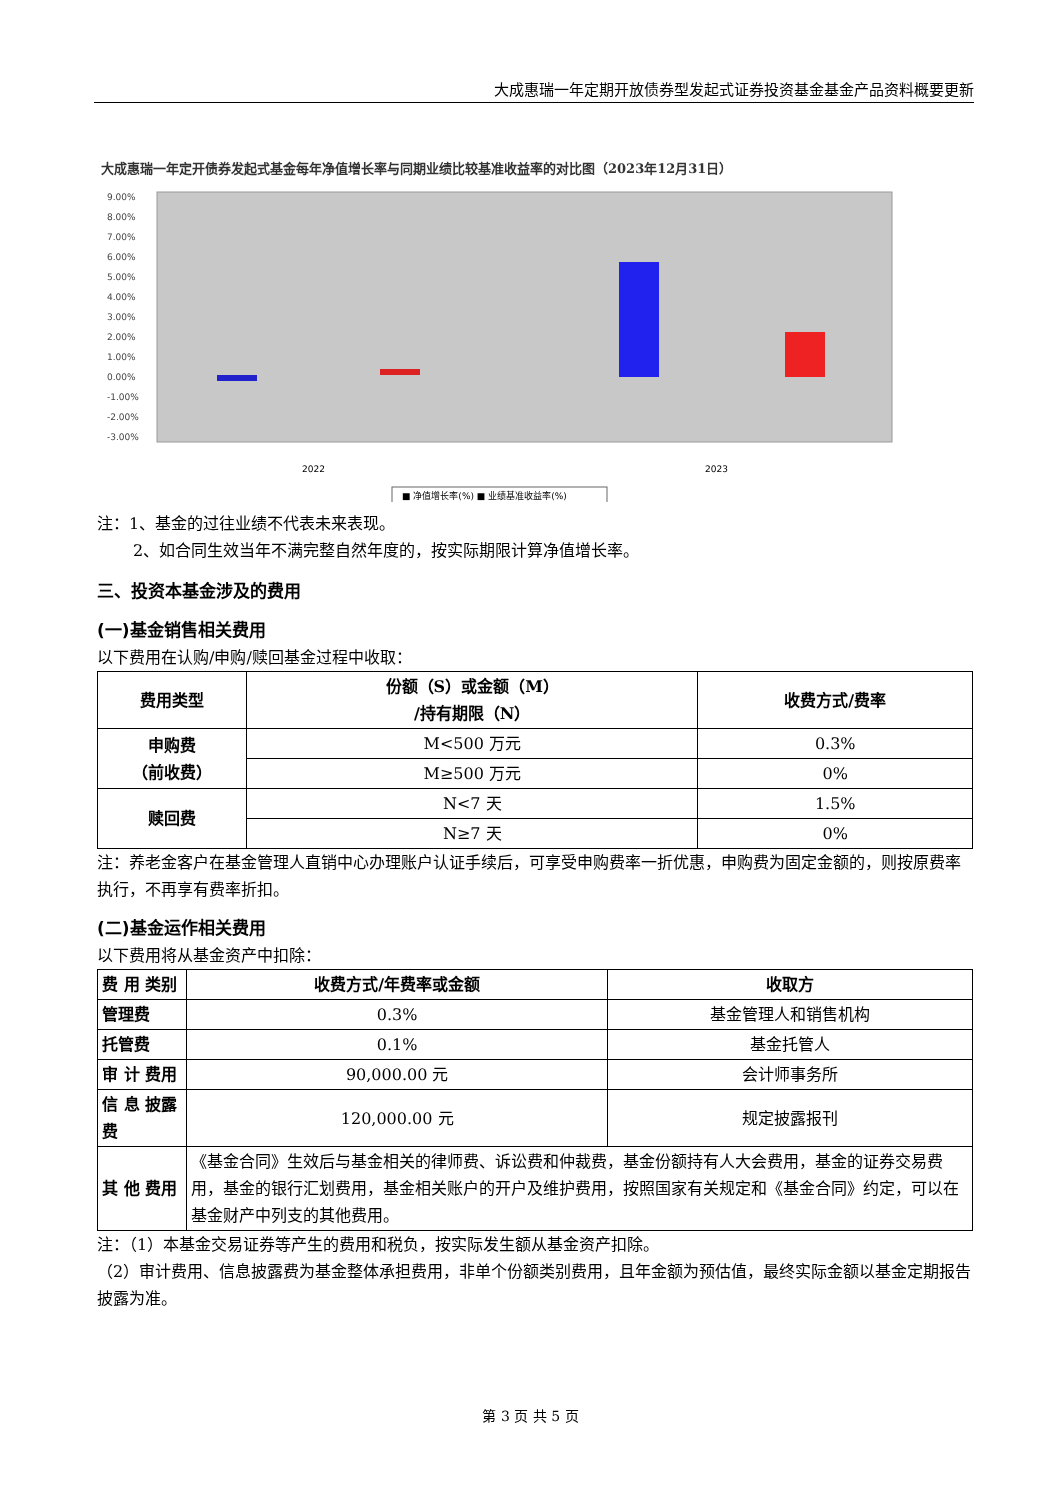大成惠瑞一年定期开放债券型发起式证券投资基金基金产品资料概要更新
大成惠瑞一年定开债券发起式基金每年净值增长率与同期业绩比较基准收益率的对比图（2023年12月31日）
9.00%
8.00%
7.00%
6.00%
5.00%
4.00%
3.00%
2.00%
1.00%
0.00%
-1.00%
-2.00%
-3.00%
2022
2023
■ 净值增长率(%) ■ 业绩基准收益率(%)
注：1、基金的过往业绩不代表未来表现。
2、如合同生效当年不满完整自然年度的，按实际期限计算净值增长率。
三、投资本基金涉及的费用
(一)基金销售相关费用
以下费用在认购/申购/赎回基金过程中收取：
| 费用类型 | 份额（S）或金额（M） /持有期限（N） | 收费方式/费率 |
| --- | --- | --- |
| 申购费 （前收费） | M<500 万元 | 0.3% |
| | M≥500 万元 | 0% |
| 赎回费 | N<7 天 | 1.5% |
| | N≥7 天 | 0% |
注：养老金客户在基金管理人直销中心办理账户认证手续后，可享受申购费率一折优惠，申购费为固定金额的，则按原费率执行，不再享有费率折扣。
(二)基金运作相关费用
以下费用将从基金资产中扣除：
| 费 用 类别 | 收费方式/年费率或金额 | 收取方 |
| --- | --- | --- |
| 管理费 | 0.3% | 基金管理人和销售机构 |
| 托管费 | 0.1% | 基金托管人 |
| 审 计 费用 | 90,000.00 元 | 会计师事务所 |
| 信 息 披露费 | 120,000.00 元 | 规定披露报刊 |
| 其 他 费用 | 《基金合同》生效后与基金相关的律师费、诉讼费和仲裁费，基金份额持有人大会费用，基金的证券交易费用，基金的银行汇划费用，基金相关账户的开户及维护费用，按照国家有关规定和《基金合同》约定，可以在基金财产中列支的其他费用。 | |
注：（1）本基金交易证券等产生的费用和税负，按实际发生额从基金资产扣除。
（2）审计费用、信息披露费为基金整体承担费用，非单个份额类别费用，且年金额为预估值，最终实际金额以基金定期报告披露为准。
第 3 页 共 5 页